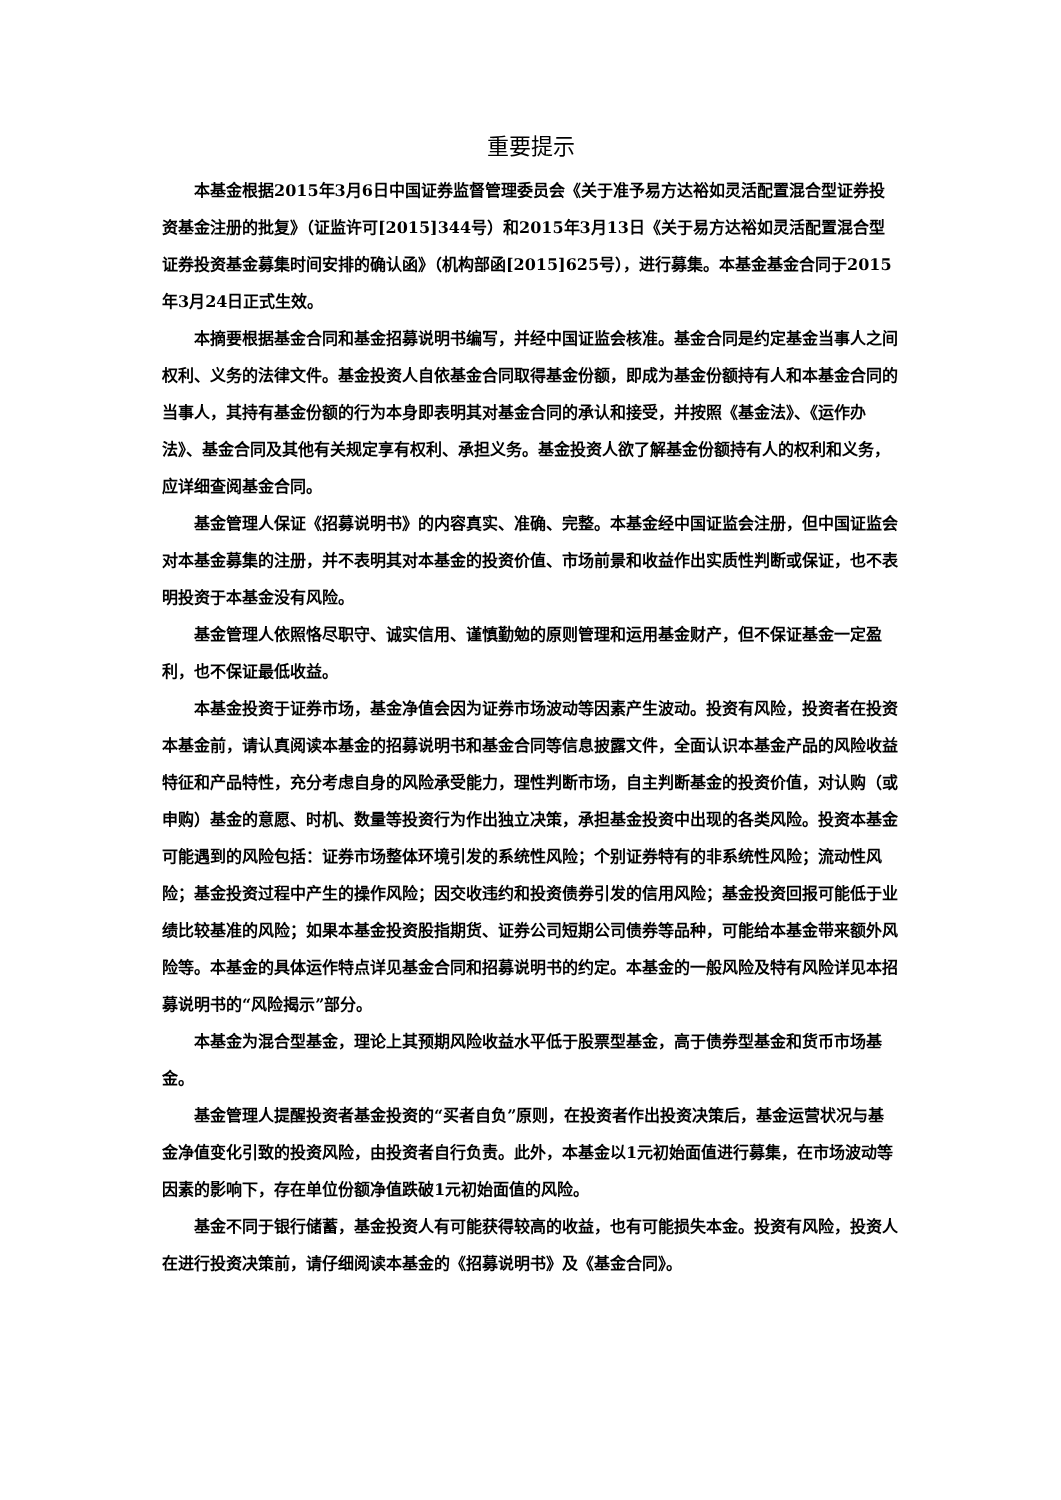重要提示
本基金根据2015年3月6日中国证券监督管理委员会《关于准予易方达裕如灵活配置混合型证券投资基金注册的批复》（证监许可[2015]344号）和2015年3月13日《关于易方达裕如灵活配置混合型证券投资基金募集时间安排的确认函》（机构部函[2015]625号），进行募集。本基金基金合同于2015年3月24日正式生效。
本摘要根据基金合同和基金招募说明书编写，并经中国证监会核准。基金合同是约定基金当事人之间权利、义务的法律文件。基金投资人自依基金合同取得基金份额，即成为基金份额持有人和本基金合同的当事人，其持有基金份额的行为本身即表明其对基金合同的承认和接受，并按照《基金法》、《运作办法》、基金合同及其他有关规定享有权利、承担义务。基金投资人欲了解基金份额持有人的权利和义务，应详细查阅基金合同。
基金管理人保证《招募说明书》的内容真实、准确、完整。本基金经中国证监会注册，但中国证监会对本基金募集的注册，并不表明其对本基金的投资价值、市场前景和收益作出实质性判断或保证，也不表明投资于本基金没有风险。
基金管理人依照恪尽职守、诚实信用、谨慎勤勉的原则管理和运用基金财产，但不保证基金一定盈利，也不保证最低收益。
本基金投资于证券市场，基金净值会因为证券市场波动等因素产生波动。投资有风险，投资者在投资本基金前，请认真阅读本基金的招募说明书和基金合同等信息披露文件，全面认识本基金产品的风险收益特征和产品特性，充分考虑自身的风险承受能力，理性判断市场，自主判断基金的投资价值，对认购（或申购）基金的意愿、时机、数量等投资行为作出独立决策，承担基金投资中出现的各类风险。投资本基金可能遇到的风险包括：证券市场整体环境引发的系统性风险；个别证券特有的非系统性风险；流动性风险；基金投资过程中产生的操作风险；因交收违约和投资债券引发的信用风险；基金投资回报可能低于业绩比较基准的风险；如果本基金投资股指期货、证券公司短期公司债券等品种，可能给本基金带来额外风险等。本基金的具体运作特点详见基金合同和招募说明书的约定。本基金的一般风险及特有风险详见本招募说明书的“风险揭示”部分。
本基金为混合型基金，理论上其预期风险收益水平低于股票型基金，高于债券型基金和货币市场基金。
基金管理人提醒投资者基金投资的“买者自负”原则，在投资者作出投资决策后，基金运营状况与基金净值变化引致的投资风险，由投资者自行负责。此外，本基金以1元初始面值进行募集，在市场波动等因素的影响下，存在单位份额净值跌破1元初始面值的风险。
基金不同于银行储蓄，基金投资人有可能获得较高的收益，也有可能损失本金。投资有风险，投资人在进行投资决策前，请仔细阅读本基金的《招募说明书》及《基金合同》。